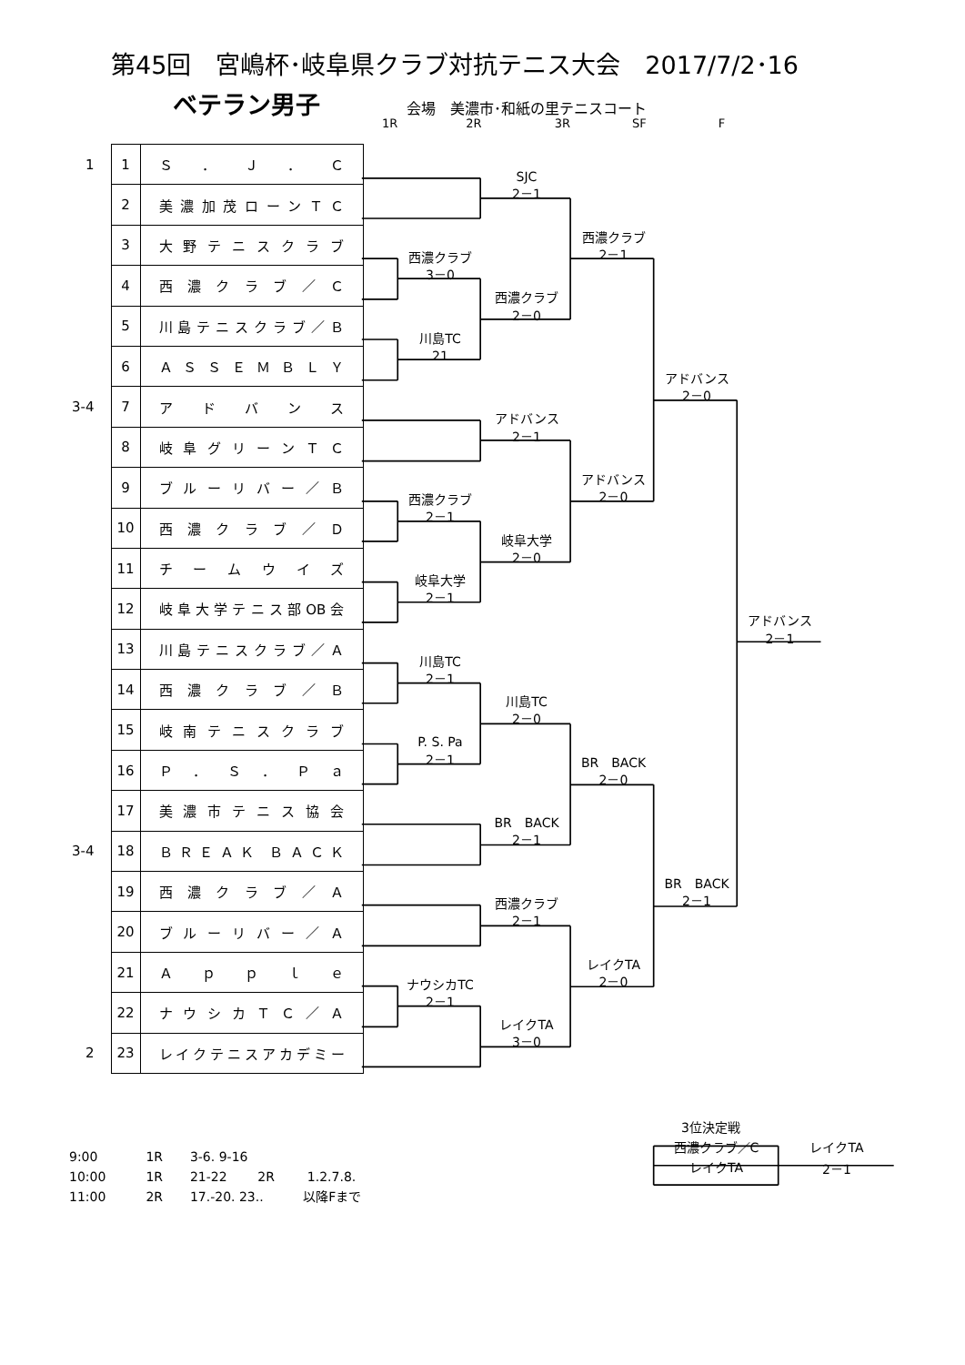第45回　宮嶋杯･岐阜県クラブ対抗テニス大会　2017/7/2･16
ベテラン男子 会場　美濃市･和紙の里テニスコート
1R 2R 3R SF F
| 1 | 1 | Ｓ ． Ｊ ． Ｃ |
| | 2 | 美 濃 加 茂 ロ ー ン Ｔ Ｃ |
| | 3 | 大 野 テ ニ ス ク ラ ブ |
| | 4 | 西 濃 ク ラ ブ ／ Ｃ |
| | 5 | 川 島 テ ニ ス ク ラ ブ ／ Ｂ |
| | 6 | Ａ Ｓ Ｓ Ｅ Ｍ Ｂ Ｌ Ｙ |
| 3-4 | 7 | ア ド バ ン ス |
| | 8 | 岐 阜 グ リ ー ン Ｔ Ｃ |
| | 9 | ブ ル ー リ バ ー ／ Ｂ |
| | 10 | 西 濃 ク ラ ブ ／ Ｄ |
| | 11 | チ ー ム ウ イ ズ |
| | 12 | 岐阜大学テニス部OB会 |
| | 13 | 川 島 テ ニ ス ク ラ ブ ／ Ａ |
| | 14 | 西 濃 ク ラ ブ ／ Ｂ |
| | 15 | 岐 南 テ ニ ス ク ラ ブ |
| | 16 | Ｐ ． Ｓ ． Ｐ ａ |
| | 17 | 美 濃 市 テ ニ ス 協 会 |
| 3-4 | 18 | Ｂ Ｒ Ｅ Ａ Ｋ Ｂ Ａ Ｃ Ｋ |
| | 19 | 西 濃 ク ラ ブ ／ Ａ |
| | 20 | ブ ル ー リ バ ー ／ Ａ |
| | 21 | Ａ ｐ ｐ ｌ ｅ |
| | 22 | ナ ウ シ カ Ｔ Ｃ ／ Ａ |
| 2 | 23 | レイクテニスアカデミー |
SJC
2－1
西濃クラブ
2－1
西濃クラブ
3－0
西濃クラブ
2－0
川島TC
21
アドバンス
2－0
アドバンス
2－1
アドバンス
2－0
西濃クラブ
2－1
岐阜大学
2－0
岐阜大学
2－1
アドバンス
2－1
川島TC
2－1
川島TC
2－0
P. S. Pa
2－1
BR　BACK
2－0
BR　BACK
2－1
BR　BACK
2－1
西濃クラブ
2－1
レイクTA
2－0
ナウシカTC
2－1
レイクTA
3－0
9:00 1R 3-6. 9-16
10:00 1R 21-22 2R 1.2.7.8.
11:00 2R 17.-20. 23.. 以降Fまで
3位決定戦
| 西濃クラブ／C | レイクTA |
| レイクTA | 2－1 |